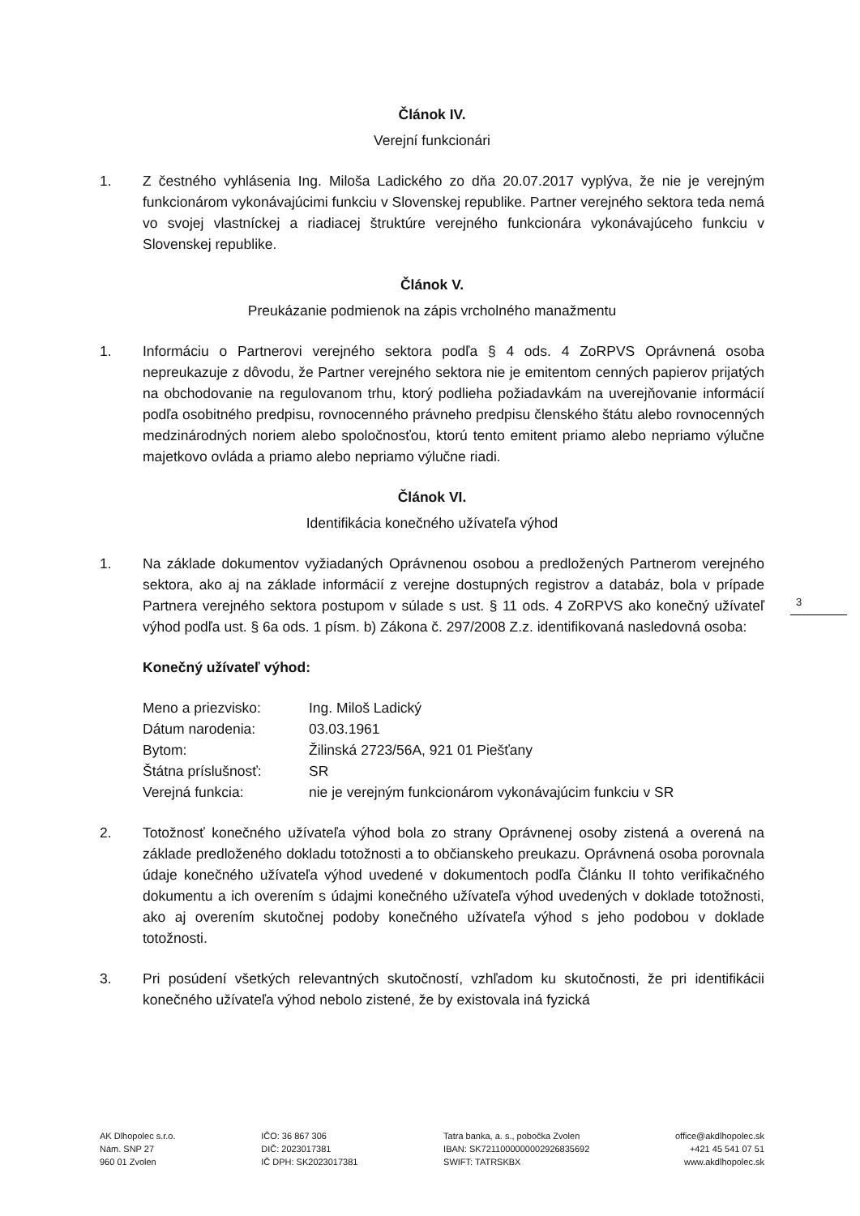Článok IV.
Verejní funkcionári
1. Z čestného vyhlásenia Ing. Miloša Ladického zo dňa 20.07.2017 vyplýva, že nie je verejným funkcionárom vykonávajúcimi funkciu v Slovenskej republike. Partner verejného sektora teda nemá vo svojej vlastníckej a riadiacej štruktúre verejného funkcionára vykonávajúceho funkciu v Slovenskej republike.
Článok V.
Preukázanie podmienok na zápis vrcholného manažmentu
1. Informáciu o Partnerovi verejného sektora podľa § 4 ods. 4 ZoRPVS Oprávnená osoba nepreukazuje z dôvodu, že Partner verejného sektora nie je emitentom cenných papierov prijatých na obchodovanie na regulovanom trhu, ktorý podlieha požiadavkám na uverejňovanie informácií podľa osobitného predpisu, rovnocenného právneho predpisu členského štátu alebo rovnocenných medzinárodných noriem alebo spoločnosťou, ktorú tento emitent priamo alebo nepriamo výlučne majetkovo ovláda a priamo alebo nepriamo výlučne riadi.
Článok VI.
Identifikácia konečného užívateľa výhod
1. Na základe dokumentov vyžiadaných Oprávnenou osobou a predložených Partnerom verejného sektora, ako aj na základe informácií z verejne dostupných registrov a databáz, bola v prípade Partnera verejného sektora postupom v súlade s ust. § 11 ods. 4 ZoRPVS ako konečný užívateľ výhod podľa ust. § 6a ods. 1 písm. b) Zákona č. 297/2008 Z.z. identifikovaná nasledovná osoba:
Konečný užívateľ výhod:
| Meno a priezvisko: | Ing. Miloš Ladický |
| Dátum narodenia: | 03.03.1961 |
| Bytom: | Žilinská 2723/56A, 921 01 Piešťany |
| Štátna príslušnosť: | SR |
| Verejná funkcia: | nie je verejným funkcionárom vykonávajúcim funkciu v SR |
2. Totožnosť konečného užívateľa výhod bola zo strany Oprávnenej osoby zistená a overená na základe predloženého dokladu totožnosti a to občianskeho preukazu. Oprávnená osoba porovnala údaje konečného užívateľa výhod uvedené v dokumentoch podľa Článku II tohto verifikačného dokumentu a ich overením s údajmi konečného užívateľa výhod uvedených v doklade totožnosti, ako aj overením skutočnej podoby konečného užívateľa výhod s jeho podobou v doklade totožnosti.
3. Pri posúdení všetkých relevantných skutočností, vzhľadom ku skutočnosti, že pri identifikácii konečného užívateľa výhod nebolo zistené, že by existovala iná fyzická
3
AK Dlhopolec s.r.o.
Nám. SNP 27
960 01 Zvolen
IČO: 36 867 306
DIČ: 2023017381
IČ DPH: SK2023017381
Tatra banka, a. s., pobočka Zvolen
IBAN: SK7211000000002926835692
SWIFT: TATRSKBX
office@akdlhopolec.sk
+421 45 541 07 51
www.akdlhopolec.sk